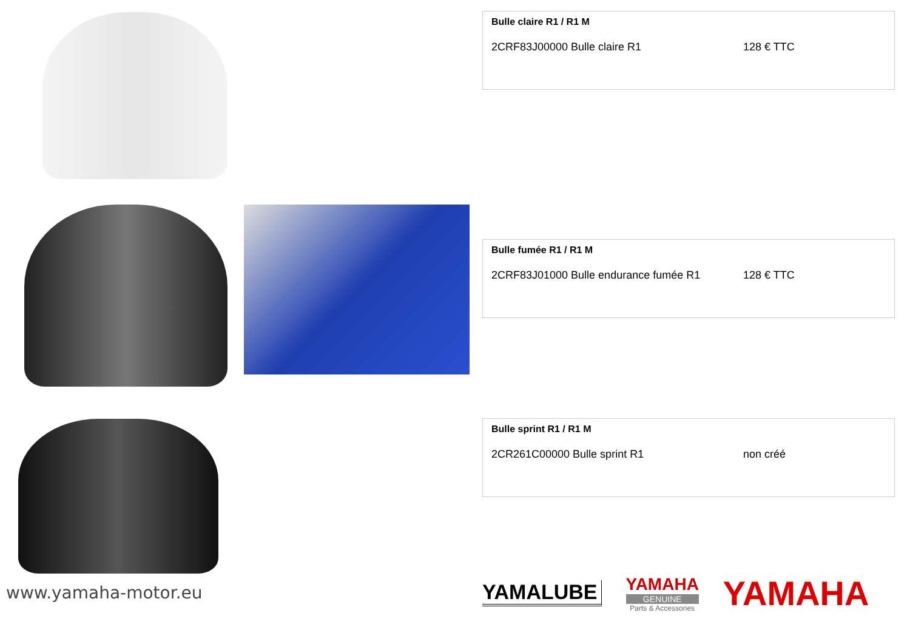Bulle claire R1 / R1 M
2CRF83J00000 Bulle claire R1 128 € TTC
Bulle fumée R1 / R1 M
2CRF83J01000 Bulle endurance fumée R1 128 € TTC
Bulle sprint R1 / R1 M
2CR261C00000 Bulle sprint R1 non créé
www.yamaha-motor.eu
YAMALUBE
YAMAHA
GENUINE
Parts & Accessories
YAMAHA